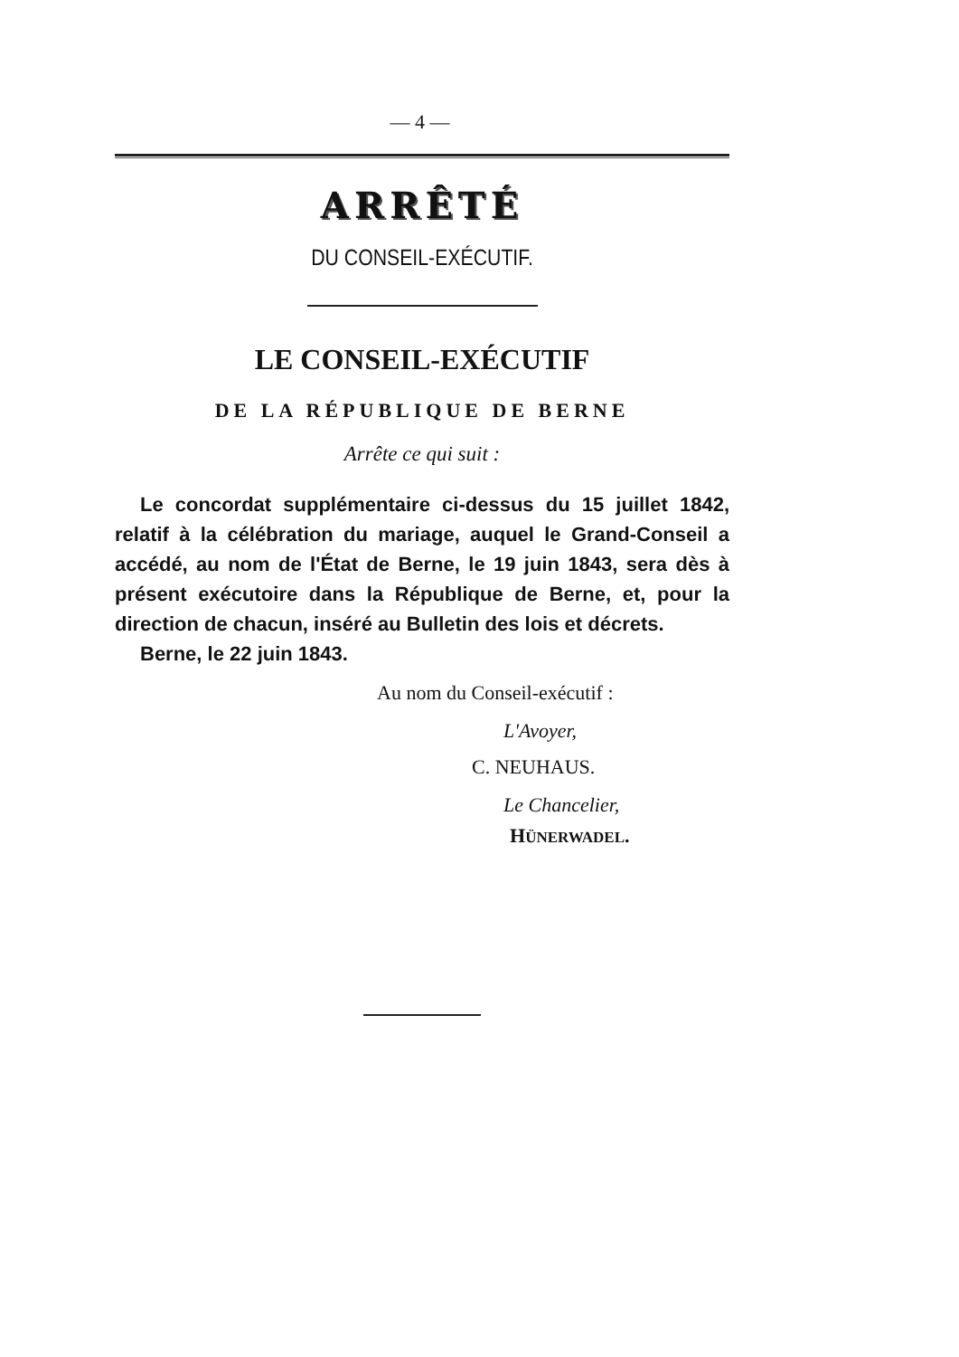— 4 —
ARRÊTÉ
DU CONSEIL-EXÉCUTIF.
LE CONSEIL-EXÉCUTIF
DE LA RÉPUBLIQUE DE BERNE
Arrête ce qui suit :
Le concordat supplémentaire ci-dessus du 15 juillet 1842, relatif à la célébration du mariage, auquel le Grand-Conseil a accédé, au nom de l'État de Berne, le 19 juin 1843, sera dès à présent exécutoire dans la République de Berne, et, pour la direction de chacun, inséré au Bulletin des lois et décrets.
Berne, le 22 juin 1843.
Au nom du Conseil-exécutif :
L'Avoyer,
C. NEUHAUS.
Le Chancelier,
HÜNERWADEL.